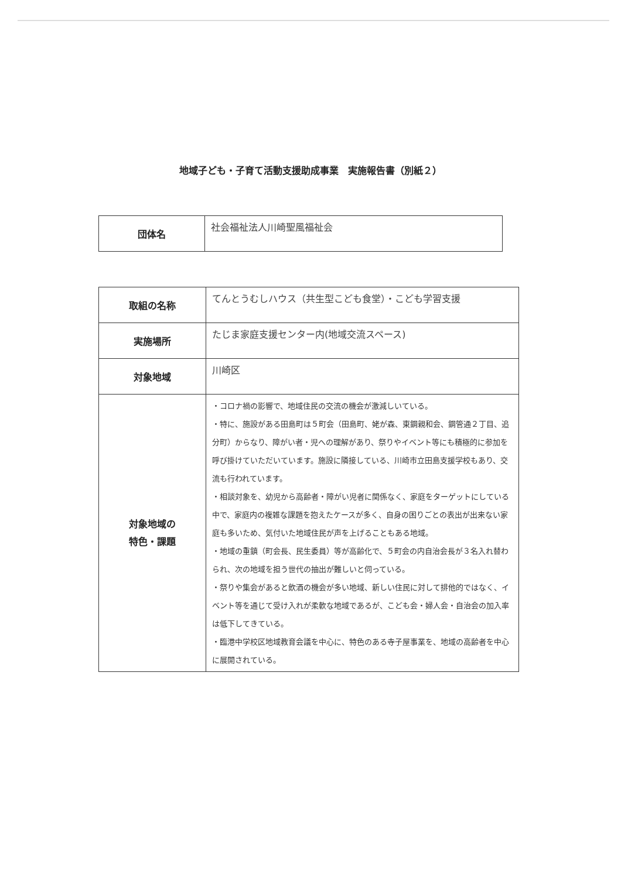地域子ども・子育て活動支援助成事業　実施報告書（別紙２）
| 団体名 | 社会福祉法人川崎聖風福祉会 |
| 取組の名称 | てんとうむしハウス（共生型こども食堂）・こども学習支援 |
| 実施場所 | たじま家庭支援センター内(地域交流スペース) |
| 対象地域 | 川崎区 |
| 対象地域の 特色・課題 | ・コロナ禍の影響で、地域住民の交流の機会が激減しいている。 ・特に、施設がある田島町は５町会（田島町、姥が森、東鋼親和会、鋼管通２丁目、追分町）からなり、障がい者・児への理解があり、祭りやイベント等にも積極的に参加を呼び掛けていただいています。施設に隣接している、川崎市立田島支援学校もあり、交流も行われています。 ・相談対象を、幼児から高齢者・障がい児者に関係なく、家庭をターゲットにしている中で、家庭内の複雑な課題を抱えたケースが多く、自身の困りごとの表出が出来ない家庭も多いため、気付いた地域住民が声を上げることもある地域。 ・地域の重鎮（町会長、民生委員）等が高齢化で、５町会の内自治会長が３名入れ替わられ、次の地域を担う世代の抽出が難しいと伺っている。 ・祭りや集会があると飲酒の機会が多い地域、新しい住民に対して排他的ではなく、イベント等を通じて受け入れが柔軟な地域であるが、こども会・婦人会・自治会の加入率は低下してきている。 ・臨港中学校区地域教育会議を中心に、特色のある寺子屋事業を、地域の高齢者を中心に展開されている。 |